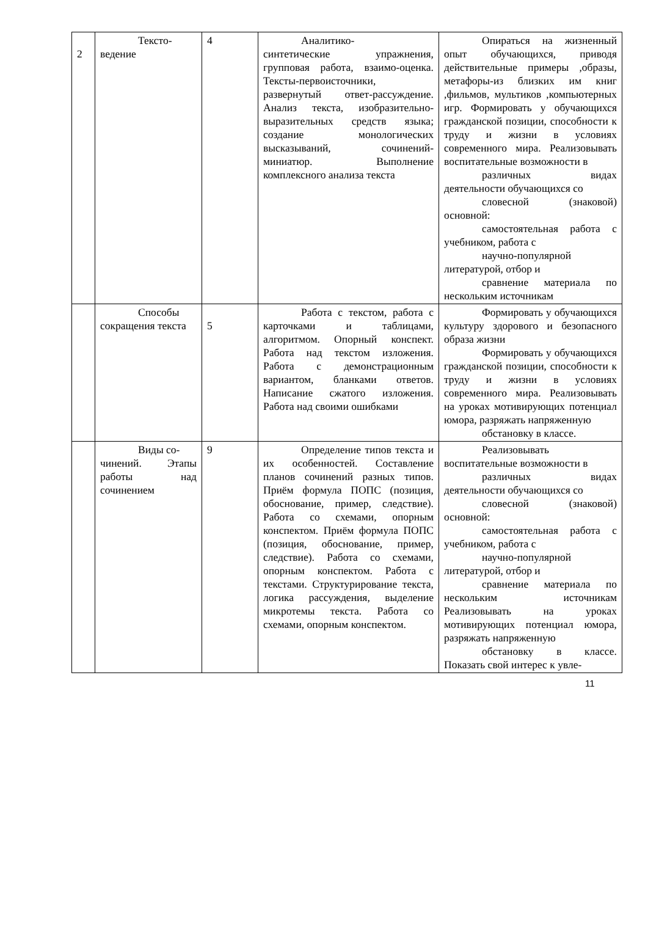| 2 | Тексто- ведение | 4 | Аналитико- синтетические упражнения, групповая работа, взаимо-оценка. Тексты-первоисточники, развернутый ответ-рассуждение. Анализ текста, изобразительно-выразительных средств языка; создание монологических высказываний, сочинений-миниатюр. Выполнение комплексного анализа текста | Опираться на жизненный опыт обучающихся, приводя действительные примеры ,образы, метафоры-из близких им книг ,фильмов, мультиков ,компьютерных игр. Формировать у обучающихся гражданской позиции, способности к труду и жизни в условиях современного мира. Реализовывать воспитательные возможности в различных видах деятельности обучающихся со словесной (знаковой) основной: самостоятельная работа с учебником, работа с научно-популярной литературой, отбор и сравнение материала по нескольким источникам |
| | Способы сокращения текста | 5 | Работа с текстом, работа с карточками и таблицами, алгоритмом. Опорный конспект. Работа над текстом изложения. Работа с демонстрационным вариантом, бланками ответов. Написание сжатого изложения. Работа над своими ошибками | Формировать у обучающихся культуру здорового и безопасного образа жизни Формировать у обучающихся гражданской позиции, способности к труду и жизни в условиях современного мира. Реализовывать на уроках мотивирующих потенциал юмора, разряжать напряженную обстановку в классе. |
| | Виды со- чинений. Этапы работы над сочинением | 9 | Определение типов текста и их особенностей. Составление планов сочинений разных типов. Приём формула ПОПС (позиция, обоснование, пример, следствие). Работа со схемами, опорным конспектом. Приём формула ПОПС (позиция, обоснование, пример, следствие). Работа со схемами, опорным конспектом. Работа с текстами. Структурирование текста, логика рассуждения, выделение микротемы текста. Работа со схемами, опорным конспектом. | Реализовывать воспитательные возможности в различных видах деятельности обучающихся со словесной (знаковой) основной: самостоятельная работа с учебником, работа с научно-популярной литературой, отбор и сравнение материала по нескольким источникам Реализовывать на уроках мотивирующих потенциал юмора, разряжать напряженную обстановку в классе. Показать свой интерес к увле- |
11